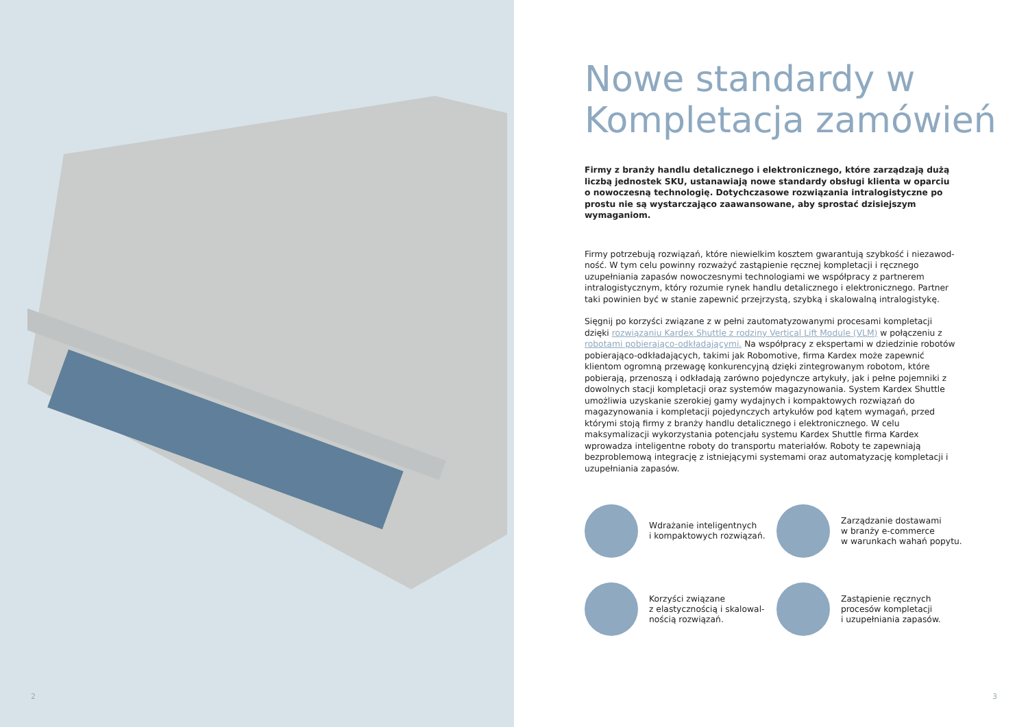2
Nowe standardy w Kompletacja zamówień
Firmy z branży handlu detalicznego i elektronicznego, które zarządzają dużą liczbą jednostek SKU, ustanawiają nowe standardy obsługi klienta w oparciu o nowoczesną technologię. Dotychczasowe rozwiązania intralogistyczne po prostu nie są wystarcza­jąco zaawansowane, aby sprostać dzisiejszym wymaganiom.
Firmy potrzebują rozwiązań, które niewielkim kosztem gwarantują szybkość i niezawod­ność. W tym celu powinny rozważyć zastąpienie ręcznej kompletacji i ręcznego uzupełnia­nia zapasów nowoczesnymi technologiami we współpracy z partnerem intralogistycznym, który rozumie rynek handlu detalicznego i elektronicznego. Partner taki powinien być w stanie zapewnić przejrzystą, szybką i skalowalną intralogistykę.
Sięgnij po korzyści związane z w pełni zautomatyzowanymi procesami kompletacji dzięki rozwiązaniu Kardex Shuttle z rodziny Vertical Lift Module (VLM) w połączeniu z robotami pobierająco-odkładającymi. Na współpracy z ekspertami w dziedzinie robotów pobierająco­-odkładających, takimi jak Robomotive, firma Kardex może zapewnić klientom ogromną przewagę konkurencyjną dzięki zintegrowanym robotom, które pobierają, przenoszą i odkładają zarówno pojedyncze artykuły, jak i pełne pojemniki z dowolnych stacji kompletacji oraz systemów magazynowania. System Kardex Shuttle umożliwia uzyskanie szerokiej gamy wydajnych i kompaktowych rozwiązań do magazynowania i kompletacji pojedynczych artykułów pod kątem wymagań, przed którymi stoją firmy z branży handlu detalicznego i elektronicznego. W celu maksymalizacji wykorzystania potencjału systemu Kardex Shuttle firma Kardex wprowadza inteligentne roboty do transportu materiałów. Roboty te zapew­niają bezproblemową integrację z istniejącymi systemami oraz automatyzację kompletacji i uzupełniania zapasów.
Wdrażanie inteligentnych
i kompaktowych rozwiązań.
Zarządzanie dostawami
w branży e-commerce
w warunkach wahań popytu.
Korzyści związane
z elastycznością i skalowal­nością rozwiązań.
Zastąpienie ręcznych
procesów kompletacji
i uzupełniania zapasów.
3